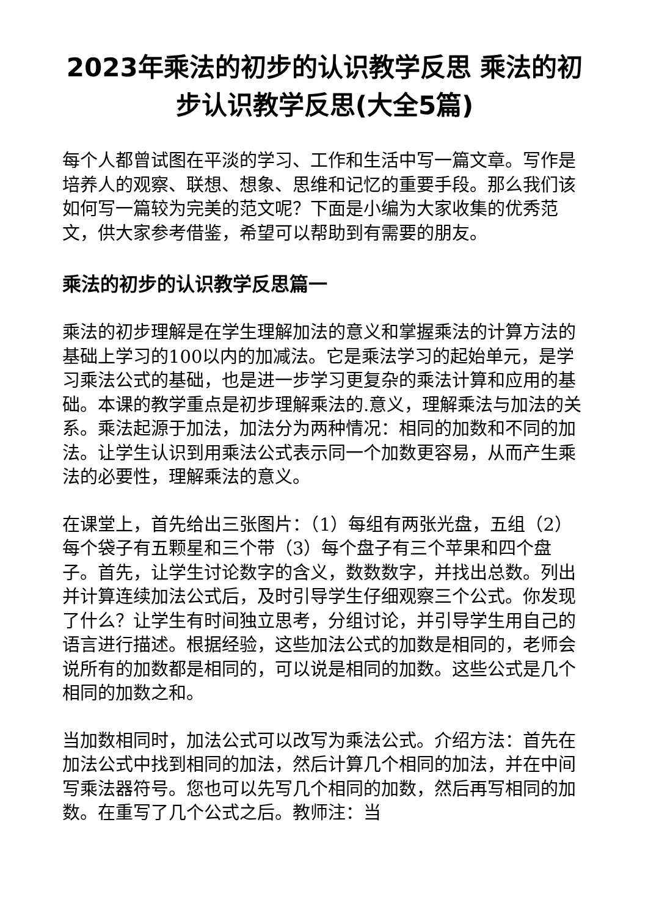2023年乘法的初步的认识教学反思 乘法的初步认识教学反思(大全5篇)
每个人都曾试图在平淡的学习、工作和生活中写一篇文章。写作是培养人的观察、联想、想象、思维和记忆的重要手段。那么我们该如何写一篇较为完美的范文呢？下面是小编为大家收集的优秀范文，供大家参考借鉴，希望可以帮助到有需要的朋友。
乘法的初步的认识教学反思篇一
乘法的初步理解是在学生理解加法的意义和掌握乘法的计算方法的基础上学习的100以内的加减法。它是乘法学习的起始单元，是学习乘法公式的基础，也是进一步学习更复杂的乘法计算和应用的基础。本课的教学重点是初步理解乘法的.意义，理解乘法与加法的关系。乘法起源于加法，加法分为两种情况：相同的加数和不同的加法。让学生认识到用乘法公式表示同一个加数更容易，从而产生乘法的必要性，理解乘法的意义。
在课堂上，首先给出三张图片：（1）每组有两张光盘，五组（2）每个袋子有五颗星和三个带（3）每个盘子有三个苹果和四个盘子。首先，让学生讨论数字的含义，数数数字，并找出总数。列出并计算连续加法公式后，及时引导学生仔细观察三个公式。你发现了什么？让学生有时间独立思考，分组讨论，并引导学生用自己的语言进行描述。根据经验，这些加法公式的加数是相同的，老师会说所有的加数都是相同的，可以说是相同的加数。这些公式是几个相同的加数之和。
当加数相同时，加法公式可以改写为乘法公式。介绍方法：首先在加法公式中找到相同的加法，然后计算几个相同的加法，并在中间写乘法器符号。您也可以先写几个相同的加数，然后再写相同的加数。在重写了几个公式之后。教师注：当